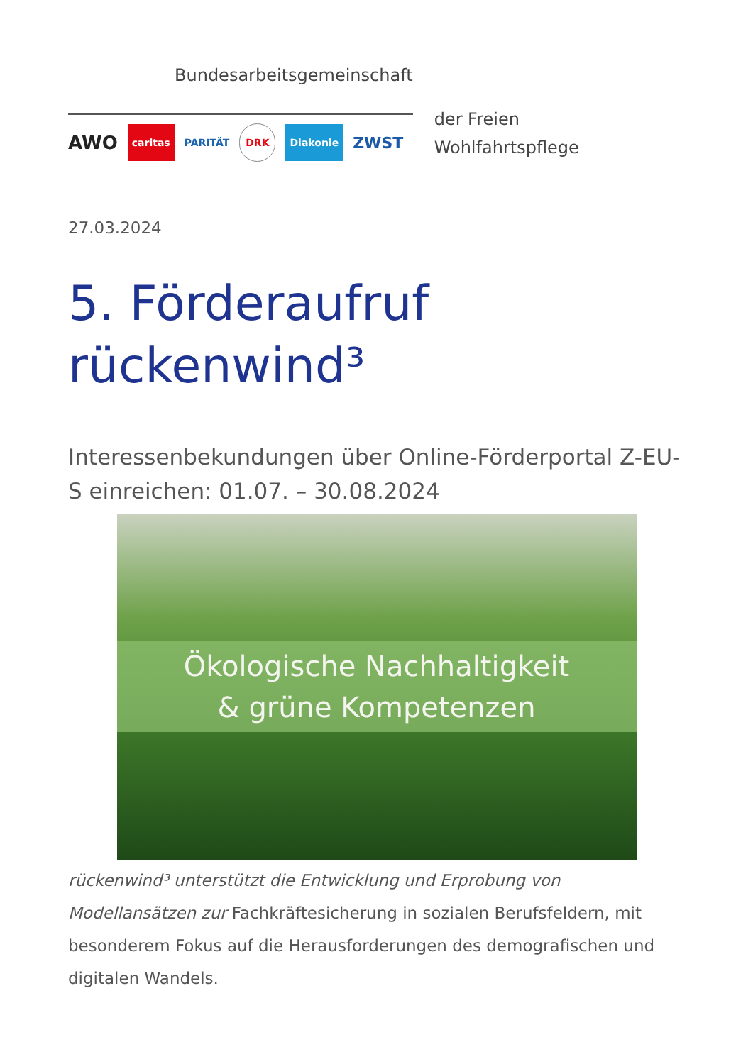Bundesarbeitsgemeinschaft
AWO caritas PARITÄT DRK Diakonie ZWST
der Freien
Wohlfahrtspflege
27.03.2024
5. Förderaufruf rückenwind³
Interessenbekundungen über Online-Förderportal Z-EU-S einreichen: 01.07. – 30.08.2024
Ökologische Nachhaltigkeit
& grüne Kompetenzen
rückenwind³ unterstützt die Entwicklung und Erprobung von Modellansätzen zur Fachkräftesicherung in sozialen Berufsfeldern, mit besonderem Fokus auf die Herausforderungen des demografischen und digitalen Wandels.